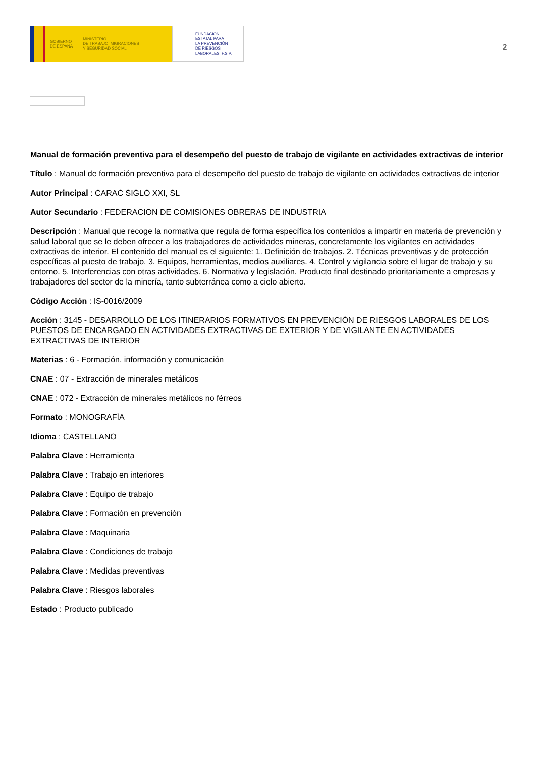GOBIERNO
DE ESPAÑA MINISTERIO
DE TRABAJO, MIGRACIONES
Y SEGURIDAD SOCIAL
FUNDACIÓN
ESTATAL PARA
LA PREVENCIÓN
DE RIESGOS
LABORALES, F.S.P.
2
Manual de formación preventiva para el desempeño del puesto de trabajo de vigilante en actividades extractivas de interior
Título : Manual de formación preventiva para el desempeño del puesto de trabajo de vigilante en actividades extractivas de interior
Autor Principal : CARAC SIGLO XXI, SL
Autor Secundario : FEDERACION DE COMISIONES OBRERAS DE INDUSTRIA
Descripción : Manual que recoge la normativa que regula de forma específica los contenidos a impartir en materia de prevención y salud laboral que se le deben ofrecer a los trabajadores de actividades mineras, concretamente los vigilantes en actividades extractivas de interior. El contenido del manual es el siguiente: 1. Definición de trabajos. 2. Técnicas preventivas y de protección específicas al puesto de trabajo. 3. Equipos, herramientas, medios auxiliares. 4. Control y vigilancia sobre el lugar de trabajo y su entorno. 5. Interferencias con otras actividades. 6. Normativa y legislación. Producto final destinado prioritariamente a empresas y trabajadores del sector de la minería, tanto subterránea como a cielo abierto.
Código Acción : IS-0016/2009
Acción : 3145 - DESARROLLO DE LOS ITINERARIOS FORMATIVOS EN PREVENCIÓN DE RIESGOS LABORALES DE LOS PUESTOS DE ENCARGADO EN ACTIVIDADES EXTRACTIVAS DE EXTERIOR Y DE VIGILANTE EN ACTIVIDADES EXTRACTIVAS DE INTERIOR
Materias : 6 - Formación, información y comunicación
CNAE : 07 - Extracción de minerales metálicos
CNAE : 072 - Extracción de minerales metálicos no férreos
Formato : MONOGRAFÍA
Idioma : CASTELLANO
Palabra Clave : Herramienta
Palabra Clave : Trabajo en interiores
Palabra Clave : Equipo de trabajo
Palabra Clave : Formación en prevención
Palabra Clave : Maquinaria
Palabra Clave : Condiciones de trabajo
Palabra Clave : Medidas preventivas
Palabra Clave : Riesgos laborales
Estado : Producto publicado